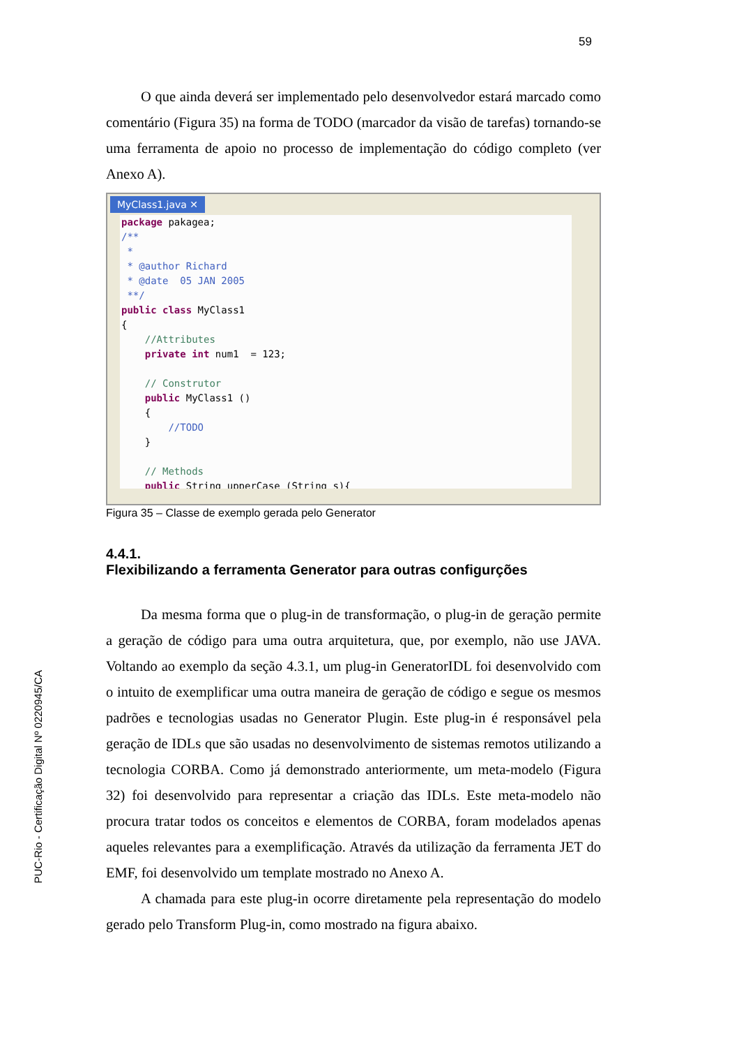59
PUC-Rio - Certificação Digital Nº 0220945/CA
O que ainda deverá ser implementado pelo desenvolvedor estará marcado como comentário (Figura 35) na forma de TODO (marcador da visão de tarefas) tornando-se uma ferramenta de apoio no processo de implementação do código completo (ver Anexo A).
MyClass1.java ✕
package pakagea; /** * * @author Richard * @date 05 JAN 2005 **/ public class MyClass1 { //Attributes private int num1 = 123; // Construtor public MyClass1 () { //TODO } // Methods public String upperCase (String s){
Figura 35 – Classe de exemplo gerada pelo Generator
4.4.1.
Flexibilizando a ferramenta Generator para outras configurções
Da mesma forma que o plug-in de transformação, o plug-in de geração permite a geração de código para uma outra arquitetura, que, por exemplo, não use JAVA. Voltando ao exemplo da seção 4.3.1, um plug-in GeneratorIDL foi desenvolvido com o intuito de exemplificar uma outra maneira de geração de código e segue os mesmos padrões e tecnologias usadas no Generator Plugin. Este plug-in é responsável pela geração de IDLs que são usadas no desenvolvimento de sistemas remotos utilizando a tecnologia CORBA. Como já demonstrado anteriormente, um meta-modelo (Figura 32) foi desenvolvido para representar a criação das IDLs. Este meta-modelo não procura tratar todos os conceitos e elementos de CORBA, foram modelados apenas aqueles relevantes para a exemplificação. Através da utilização da ferramenta JET do EMF, foi desenvolvido um template mostrado no Anexo A.
A chamada para este plug-in ocorre diretamente pela representação do modelo gerado pelo Transform Plug-in, como mostrado na figura abaixo.